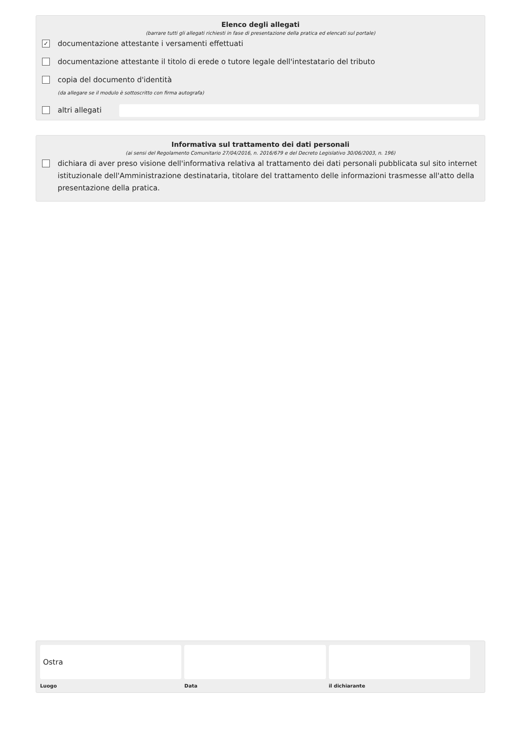Elenco degli allegati
(barrare tutti gli allegati richiesti in fase di presentazione della pratica ed elencati sul portale)
✓ documentazione attestante i versamenti effettuati
documentazione attestante il titolo di erede o tutore legale dell'intestatario del tributo
copia del documento d'identità
(da allegare se il modulo è sottoscritto con firma autografa)
altri allegati
Informativa sul trattamento dei dati personali
(ai sensi del Regolamento Comunitario 27/04/2016, n. 2016/679 e del Decreto Legislativo 30/06/2003, n. 196)
dichiara di aver preso visione dell'informativa relativa al trattamento dei dati personali pubblicata sul sito internet istituzionale dell'Amministrazione destinataria, titolare del trattamento delle informazioni trasmesse all'atto della presentazione della pratica.
Ostra
Luogo
Data il dichiarante